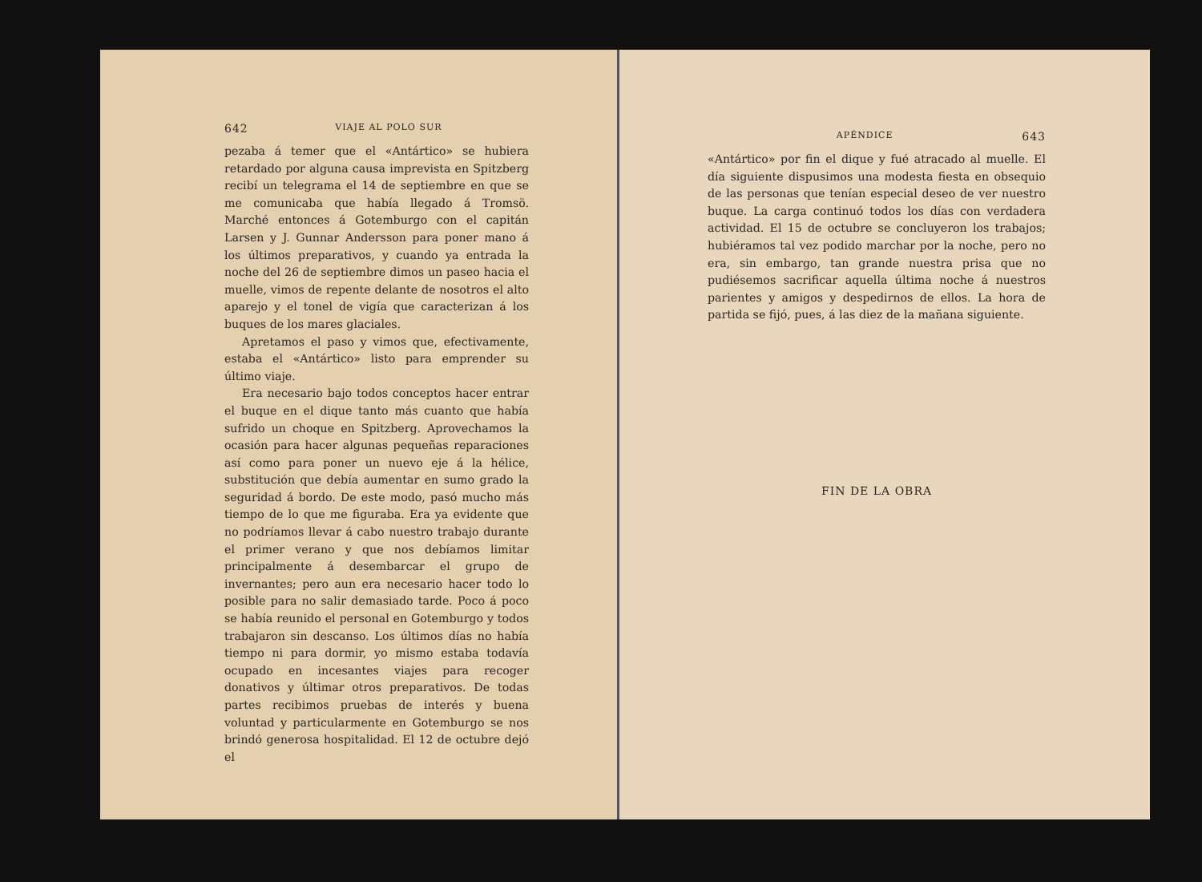642 VIAJE AL POLO SUR
pezaba á temer que el «Antártico» se hubiera retardado por alguna causa imprevista en Spitzberg recibí un telegrama el 14 de septiembre en que se me comunicaba que había llegado á Tromsö. Marché entonces á Gotemburgo con el capitán Larsen y J. Gunnar Andersson para poner mano á los últimos preparativos, y cuando ya entrada la noche del 26 de septiembre dimos un paseo hacia el muelle, vimos de repente delante de nosotros el alto aparejo y el tonel de vigía que caracterizan á los buques de los mares glaciales.
Apretamos el paso y vimos que, efectivamente, estaba el «Antártico» listo para emprender su último viaje.
Era necesario bajo todos conceptos hacer entrar el buque en el dique tanto más cuanto que había sufrido un choque en Spitzberg. Aprovechamos la ocasión para hacer algunas pequeñas reparaciones así como para poner un nuevo eje á la hélice, substitución que debía aumentar en sumo grado la seguridad á bordo. De este modo, pasó mucho más tiempo de lo que me figuraba. Era ya evidente que no podríamos llevar á cabo nuestro trabajo durante el primer verano y que nos debíamos limitar principalmente á desembarcar el grupo de invernantes; pero aun era necesario hacer todo lo posible para no salir demasiado tarde. Poco á poco se había reunido el personal en Gotemburgo y todos trabajaron sin descanso. Los últimos días no había tiempo ni para dormir, yo mismo estaba todavía ocupado en incesantes viajes para recoger donativos y últimar otros preparativos. De todas partes recibimos pruebas de interés y buena voluntad y particularmente en Gotemburgo se nos brindó generosa hospitalidad. El 12 de octubre dejó el
APÉNDICE 643
«Antártico» por fin el dique y fué atracado al muelle. El día siguiente dispusimos una modesta fiesta en obsequio de las personas que tenían especial deseo de ver nuestro buque. La carga continuó todos los días con verdadera actividad. El 15 de octubre se concluyeron los trabajos; hubiéramos tal vez podido marchar por la noche, pero no era, sin embargo, tan grande nuestra prisa que no pudiésemos sacrificar aquella última noche á nuestros parientes y amigos y despedirnos de ellos. La hora de partida se fijó, pues, á las diez de la mañana siguiente.
FIN DE LA OBRA